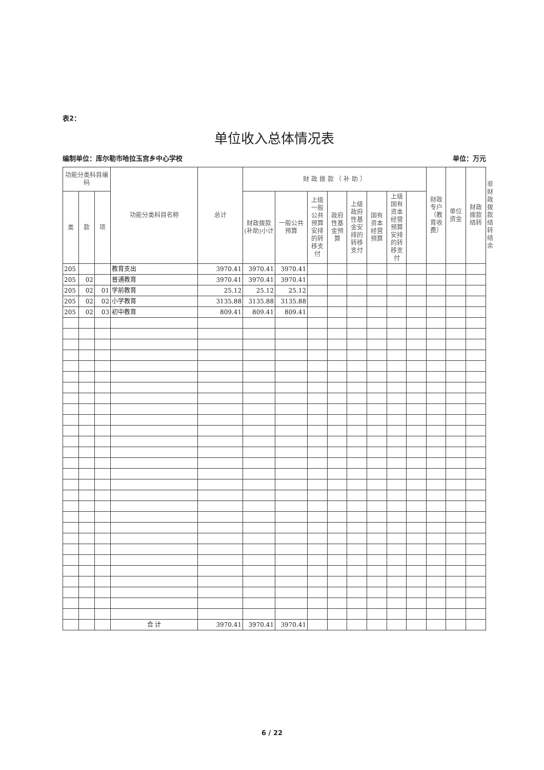表2：
单位收入总体情况表
编制单位：库尔勒市哈拉玉宫乡中心学校 单位：万元
| 功能分类科目编码 | | | 功能分类科目名称 | 总计 | 财 政 拨 款 （ 补 助 ） | | | | | | | | 财政专户（教育收费） | 单位资金 | 财政拨款结转 | 非财政拨款结转结余 |
| --- | --- | --- | --- | --- | --- | --- | --- | --- | --- | --- | --- | --- | --- | --- | --- | --- |
| 类 | 款 | 项 | | | 财政拨款(补助)小计 | 一般公共预算 | 上级一般公共预算安排的转移支付 | 政府性基金预算 | 上级政府性基金安排的转移支付 | 国有资本经营预算 | 上级国有资本经营预算安排的转移支付 | | | | | |
| 205 | | | 教育支出 | 3970.41 | 3970.41 | 3970.41 | | | | | | | | | | |
| 205 | 02 | | 普通教育 | 3970.41 | 3970.41 | 3970.41 | | | | | | | | | | |
| 205 | 02 | 01 | 学前教育 | 25.12 | 25.12 | 25.12 | | | | | | | | | | |
| 205 | 02 | 02 | 小学教育 | 3135.88 | 3135.88 | 3135.88 | | | | | | | | | | |
| 205 | 02 | 03 | 初中教育 | 809.41 | 809.41 | 809.41 | | | | | | | | | | |
| | | | 合 计 | 3970.41 | 3970.41 | 3970.41 | | | | | | | | | | |
6 / 22